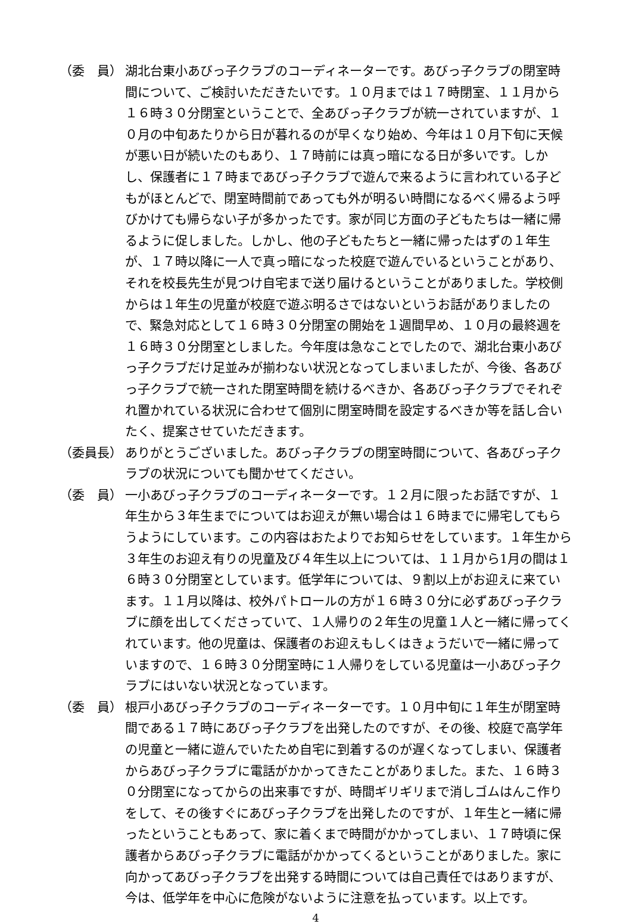（委　員） 湖北台東小あびっ子クラブのコーディネーターです。あびっ子クラブの閉室時間について、ご検討いただきたいです。１０月までは１７時閉室、１１月から１６時３０分閉室ということで、全あびっ子クラブが統一されていますが、１０月の中旬あたりから日が暮れるのが早くなり始め、今年は１０月下旬に天候が悪い日が続いたのもあり、１７時前には真っ暗になる日が多いです。しかし、保護者に１７時まであびっ子クラブで遊んで来るように言われている子どもがほとんどで、閉室時間前であっても外が明るい時間になるべく帰るよう呼びかけても帰らない子が多かったです。家が同じ方面の子どもたちは一緒に帰るように促しました。しかし、他の子どもたちと一緒に帰ったはずの１年生が、１７時以降に一人で真っ暗になった校庭で遊んでいるということがあり、それを校長先生が見つけ自宅まで送り届けるということがありました。学校側からは１年生の児童が校庭で遊ぶ明るさではないというお話がありましたので、緊急対応として１６時３０分閉室の開始を１週間早め、１０月の最終週を１６時３０分閉室としました。今年度は急なことでしたので、湖北台東小あびっ子クラブだけ足並みが揃わない状況となってしまいましたが、今後、各あびっ子クラブで統一された閉室時間を続けるべきか、各あびっ子クラブでそれぞれ置かれている状況に合わせて個別に閉室時間を設定するべきか等を話し合いたく、提案させていただきます。
（委員長） ありがとうございました。あびっ子クラブの閉室時間について、各あびっ子クラブの状況についても聞かせてください。
（委　員） 一小あびっ子クラブのコーディネーターです。１２月に限ったお話ですが、１年生から３年生までについてはお迎えが無い場合は１６時までに帰宅してもらうようにしています。この内容はおたよりでお知らせをしています。１年生から３年生のお迎え有りの児童及び４年生以上については、１１月から1月の間は１６時３０分閉室としています。低学年については、９割以上がお迎えに来ています。１１月以降は、校外パトロールの方が１６時３０分に必ずあびっ子クラブに顔を出してくださっていて、１人帰りの２年生の児童１人と一緒に帰ってくれています。他の児童は、保護者のお迎えもしくはきょうだいで一緒に帰っていますので、１６時３０分閉室時に１人帰りをしている児童は一小あびっ子クラブにはいない状況となっています。
（委　員） 根戸小あびっ子クラブのコーディネーターです。１０月中旬に１年生が閉室時間である１７時にあびっ子クラブを出発したのですが、その後、校庭で高学年の児童と一緒に遊んでいたため自宅に到着するのが遅くなってしまい、保護者からあびっ子クラブに電話がかかってきたことがありました。また、１６時３０分閉室になってからの出来事ですが、時間ギリギリまで消しゴムはんこ作りをして、その後すぐにあびっ子クラブを出発したのですが、１年生と一緒に帰ったということもあって、家に着くまで時間がかかってしまい、１７時頃に保護者からあびっ子クラブに電話がかかってくるということがありました。家に向かってあびっ子クラブを出発する時間については自己責任ではありますが、今は、低学年を中心に危険がないように注意を払っています。以上です。
4